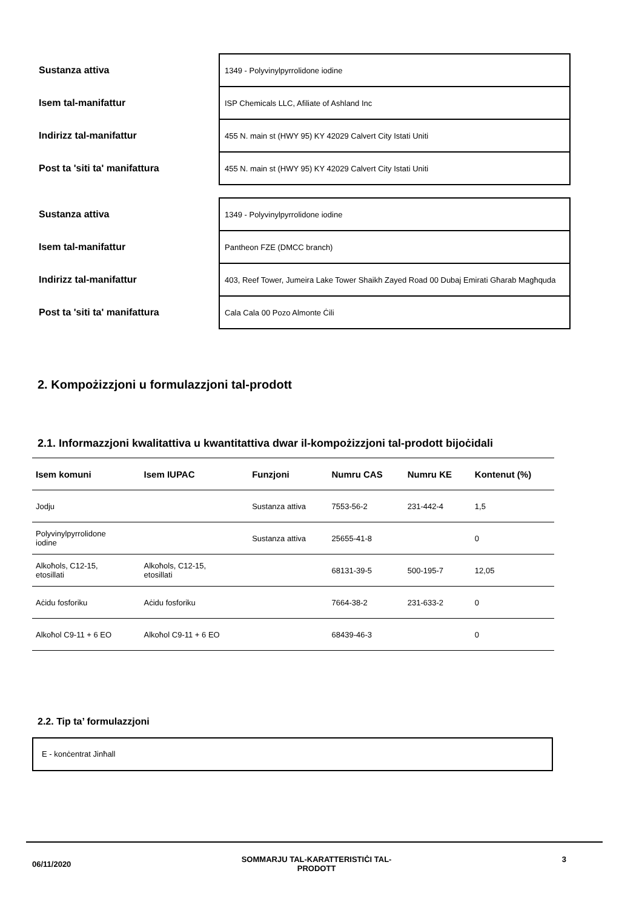| Sustanza attiva | 1349 - Polyvinylpyrrolidone iodine |
| Isem tal-manifattur | ISP Chemicals LLC, Afiliate of Ashland Inc |
| Indirizz tal-manifattur | 455 N. main st (HWY 95) KY 42029 Calvert City Istati Uniti |
| Post ta 'siti ta' manifattura | 455 N. main st (HWY 95) KY 42029 Calvert City Istati Uniti |
| Sustanza attiva | 1349 - Polyvinylpyrrolidone iodine |
| Isem tal-manifattur | Pantheon FZE (DMCC branch) |
| Indirizz tal-manifattur | 403, Reef Tower, Jumeira Lake Tower Shaikh Zayed Road 00 Dubaj Emirati Għarab Magħquda |
| Post ta 'siti ta' manifattura | Cala Cala 00 Pozo Almonte Ċili |
2. Kompożizzjoni u formulazzjoni tal-prodott
2.1. Informazzjoni kwalitattiva u kwantitattiva dwar il-kompożizzjoni tal-prodott bijoċidali
| Isem komuni | Isem IUPAC | Funzjoni | Numru CAS | Numru KE | Kontenut (%) |
| --- | --- | --- | --- | --- | --- |
| Jodju | | Sustanza attiva | 7553-56-2 | 231-442-4 | 1,5 |
| Polyvinylpyrrolidone iodine | | Sustanza attiva | 25655-41-8 | | 0 |
| Alkoħols, C12-15, etosillati | Alkoħols, C12-15, etosillati | | 68131-39-5 | 500-195-7 | 12,05 |
| Aċidu fosforiku | Aċidu fosforiku | | 7664-38-2 | 231-633-2 | 0 |
| Alkoħol C9-11 + 6 EO | Alkoħol C9-11 + 6 EO | | 68439-46-3 | | 0 |
2.2. Tip ta’ formulazzjoni
E - konċentrat Jinħall
06/11/2020 SOMMARJU TAL-KARATTERISTIĊI TAL-
PRODOTT 3